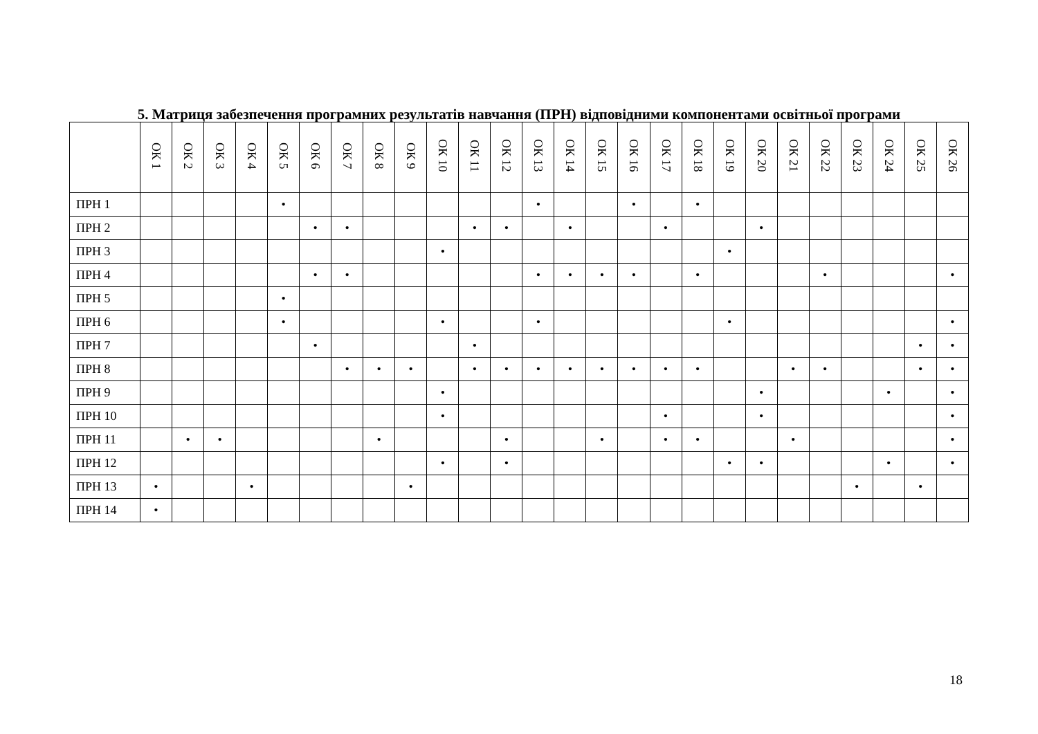5. Матриця забезпечення програмних результатів навчання (ПРН) відповідними компонентами освітньої програми
| | ОК 1 | ОК 2 | ОК 3 | ОК 4 | ОК 5 | ОК 6 | ОК 7 | ОК 8 | ОК 9 | ОК 10 | ОК 11 | ОК 12 | ОК 13 | ОК 14 | ОК 15 | ОК 16 | ОК 17 | ОК 18 | ОК 19 | ОК 20 | ОК 21 | ОК 22 | ОК 23 | ОК 24 | ОК 25 | ОК 26 |
| --- | --- | --- | --- | --- | --- | --- | --- | --- | --- | --- | --- | --- | --- | --- | --- | --- | --- | --- | --- | --- | --- | --- | --- | --- | --- | --- |
| ПРН 1 | | | | | • | | | | | | | | • | | | • | | • | | | | | | | | |
| ПРН 2 | | | | | | • | • | | | | • | • | | • | | | • | | | • | | | | | | |
| ПРН 3 | | | | | | | | | | • | | | | | | | | | • | | | | | | | |
| ПРН 4 | | | | | | • | • | | | | | | • | • | • | • | | • | | | | • | | | | • |
| ПРН 5 | | | | | • | | | | | | | | | | | | | | | | | | | | | |
| ПРН 6 | | | | | • | | | | | • | | | • | | | | | | • | | | | | | | • |
| ПРН 7 | | | | | | • | | | | | • | | | | | | | | | | | | | | • | • |
| ПРН 8 | | | | | | | • | • | • | | • | • | • | • | • | • | • | • | | | • | • | | | • | • |
| ПРН 9 | | | | | | | | | | • | | | | | | | | | | • | | | | • | | • |
| ПРН 10 | | | | | | | | | | • | | | | | | | • | | | • | | | | | | • |
| ПРН 11 | | • | • | | | | | • | | | | • | | | • | | • | • | | | • | | | | | • |
| ПРН 12 | | | | | | | | | | • | | • | | | | | | | • | • | | | | • | | • |
| ПРН 13 | • | | | • | | | | | • | | | | | | | | | | | | | | • | | • | |
| ПРН 14 | • | | | | | | | | | | | | | | | | | | | | | | | | | |
18